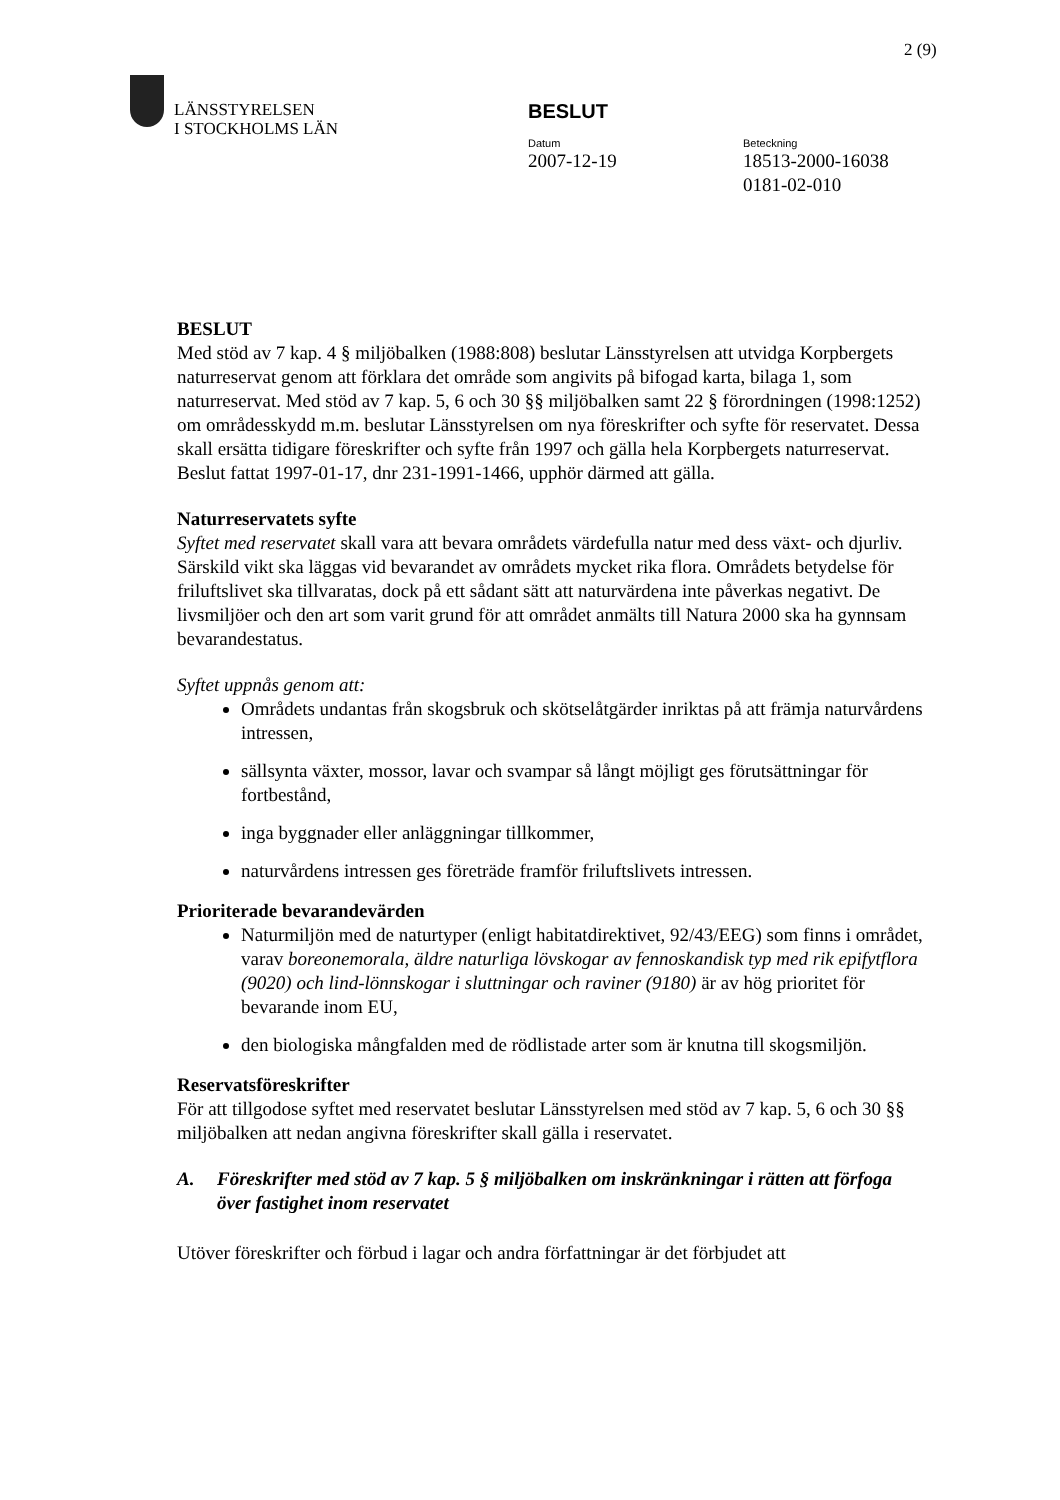2 (9)
LÄNSSTYRELSEN
I STOCKHOLMS LÄN
BESLUT
Datum
2007-12-19
Beteckning
18513-2000-16038
0181-02-010
BESLUT
Med stöd av 7 kap. 4 § miljöbalken (1988:808) beslutar Länsstyrelsen att utvidga Korpbergets naturreservat genom att förklara det område som angivits på bifogad karta, bilaga 1, som naturreservat. Med stöd av 7 kap. 5, 6 och 30 §§ miljöbalken samt 22 § förordningen (1998:1252) om områdesskydd m.m. beslutar Länsstyrelsen om nya föreskrifter och syfte för reservatet. Dessa skall ersätta tidigare föreskrifter och syfte från 1997 och gälla hela Korpbergets naturreservat. Beslut fattat 1997-01-17, dnr 231-1991-1466, upphör därmed att gälla.
Naturreservatets syfte
Syftet med reservatet skall vara att bevara områdets värdefulla natur med dess växt- och djurliv. Särskild vikt ska läggas vid bevarandet av områdets mycket rika flora. Områdets betydelse för friluftslivet ska tillvaratas, dock på ett sådant sätt att naturvärdena inte påverkas negativt. De livsmiljöer och den art som varit grund för att området anmälts till Natura 2000 ska ha gynnsam bevarandestatus.
Syftet uppnås genom att:
Områdets undantas från skogsbruk och skötselåtgärder inriktas på att främja naturvårdens intressen,
sällsynta växter, mossor, lavar och svampar så långt möjligt ges förutsättningar för fortbestånd,
inga byggnader eller anläggningar tillkommer,
naturvårdens intressen ges företräde framför friluftslivets intressen.
Prioriterade bevarandevärden
Naturmiljön med de naturtyper (enligt habitatdirektivet, 92/43/EEG) som finns i området, varav boreonemorala, äldre naturliga lövskogar av fennoskandisk typ med rik epifytflora (9020) och lind-lönnskogar i sluttningar och raviner (9180) är av hög prioritet för bevarande inom EU,
den biologiska mångfalden med de rödlistade arter som är knutna till skogsmiljön.
Reservatsföreskrifter
För att tillgodose syftet med reservatet beslutar Länsstyrelsen med stöd av 7 kap. 5, 6 och 30 §§ miljöbalken att nedan angivna föreskrifter skall gälla i reservatet.
A. Föreskrifter med stöd av 7 kap. 5 § miljöbalken om inskränkningar i rätten att förfoga över fastighet inom reservatet
Utöver föreskrifter och förbud i lagar och andra författningar är det förbjudet att